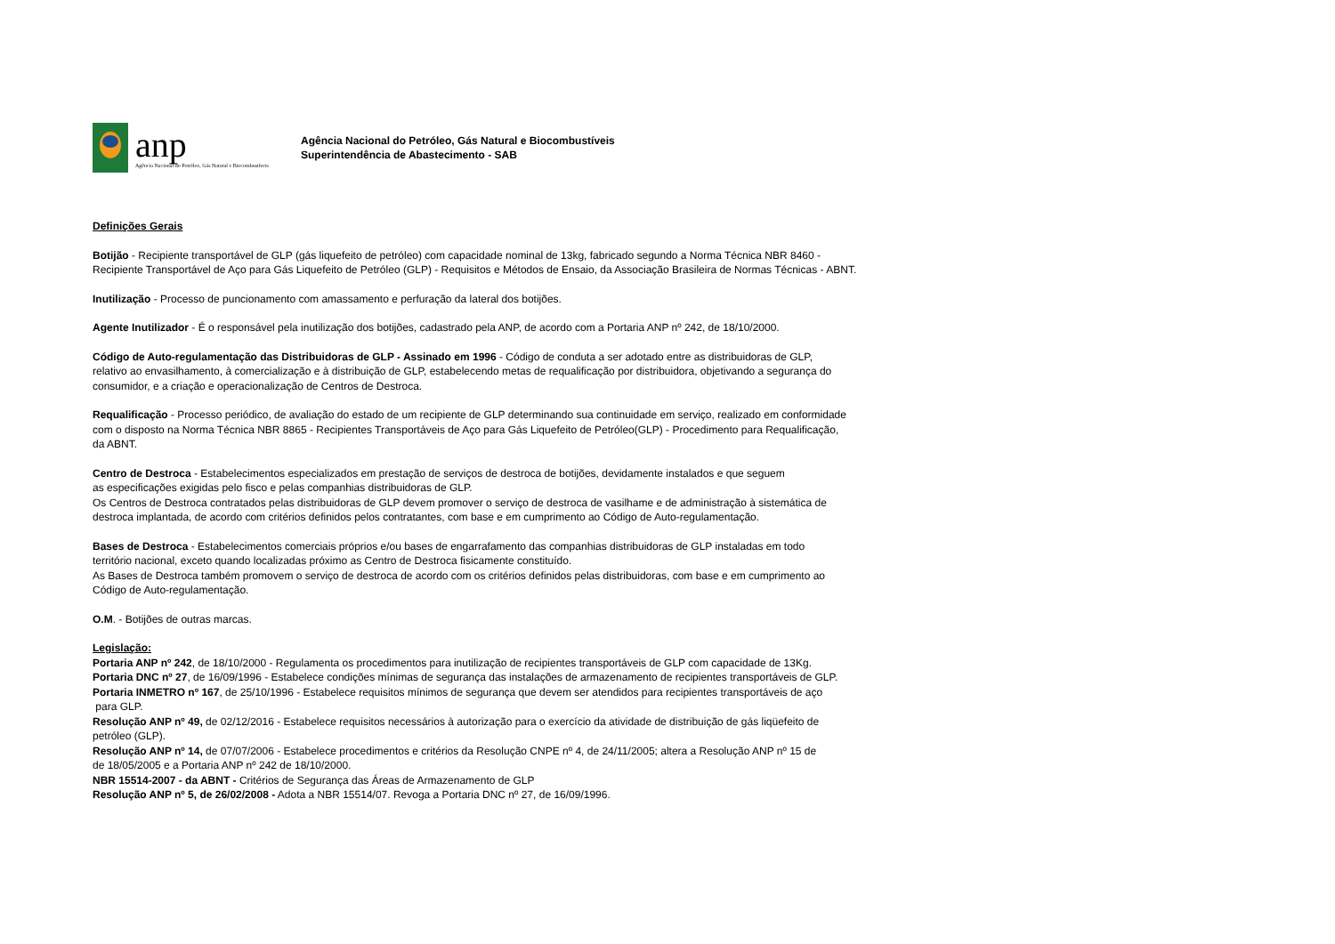anp
Agência Nacional do Petróleo, Gás Natural e Biocombustíveis
Agência Nacional do Petróleo, Gás Natural e Biocombustíveis
Superintendência de Abastecimento - SAB
Definições Gerais
Botijão - Recipiente transportável de GLP (gás liquefeito de petróleo) com capacidade nominal de 13kg, fabricado segundo a Norma Técnica NBR 8460 -
Recipiente Transportável de Aço para Gás Liquefeito de Petróleo (GLP) - Requisitos e Métodos de Ensaio, da Associação Brasileira de Normas Técnicas - ABNT.
Inutilização - Processo de puncionamento com amassamento e perfuração da lateral dos botijões.
Agente Inutilizador - É o responsável pela inutilização dos botijões, cadastrado pela ANP, de acordo com a Portaria ANP nº 242, de 18/10/2000.
Código de Auto-regulamentação das Distribuidoras de GLP - Assinado em 1996 - Código de conduta a ser adotado entre as distribuidoras de GLP,
relativo ao envasilhamento, à comercialização e à distribuição de GLP, estabelecendo metas de requalificação por distribuidora, objetivando a segurança do
consumidor, e a criação e operacionalização de Centros de Destroca.
Requalificação - Processo periódico, de avaliação do estado de um recipiente de GLP determinando sua continuidade em serviço, realizado em conformidade
com o disposto na Norma Técnica NBR 8865 - Recipientes Transportáveis de Aço para Gás Liquefeito de Petróleo(GLP) - Procedimento para Requalificação,
da ABNT.
Centro de Destroca - Estabelecimentos especializados em prestação de serviços de destroca de botijões, devidamente instalados e que seguem
as especificações exigidas pelo fisco e pelas companhias distribuidoras de GLP.
Os Centros de Destroca contratados pelas distribuidoras de GLP devem promover o serviço de destroca de vasilhame e de administração à sistemática de
destroca implantada, de acordo com critérios definidos pelos contratantes, com base e em cumprimento ao Código de Auto-regulamentação.
Bases de Destroca - Estabelecimentos comerciais próprios e/ou bases de engarrafamento das companhias distribuidoras de GLP instaladas em todo
território nacional, exceto quando localizadas próximo as Centro de Destroca fisicamente constituído.
As Bases de Destroca também promovem o serviço de destroca de acordo com os critérios definidos pelas distribuidoras, com base e em cumprimento ao
Código de Auto-regulamentação.
O.M. - Botijões de outras marcas.
Legislação:
Portaria ANP nº 242, de 18/10/2000 - Regulamenta os procedimentos para inutilização de recipientes transportáveis de GLP com capacidade de 13Kg.
Portaria DNC nº 27, de 16/09/1996 - Estabelece condições mínimas de segurança das instalações de armazenamento de recipientes transportáveis de GLP.
Portaria INMETRO nº 167, de 25/10/1996 - Estabelece requisitos mínimos de segurança que devem ser atendidos para recipientes transportáveis de aço
para GLP.
Resolução ANP nº 49, de 02/12/2016 - Estabelece requisitos necessários à autorização para o exercício da atividade de distribuição de gás liqüefeito de
petróleo (GLP).
Resolução ANP nº 14, de 07/07/2006 - Estabelece procedimentos e critérios da Resolução CNPE nº 4, de 24/11/2005; altera a Resolução ANP nº 15 de
de 18/05/2005 e a Portaria ANP nº 242 de 18/10/2000.
NBR 15514-2007 - da ABNT - Critérios de Segurança das Áreas de Armazenamento de GLP
Resolução ANP nº 5, de 26/02/2008 - Adota a NBR 15514/07. Revoga a Portaria DNC nº 27, de 16/09/1996.